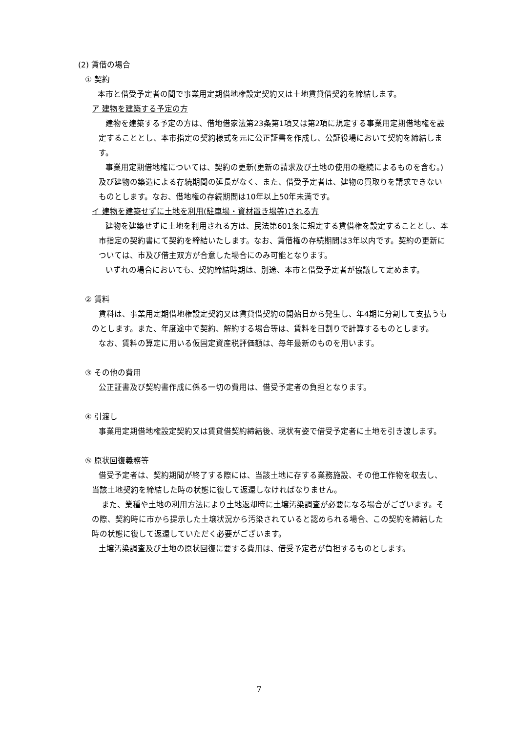(2) 賃借の場合
① 契約
本市と借受予定者の間で事業用定期借地権設定契約又は土地賃貸借契約を締結します。
ア 建物を建築する予定の方
建物を建築する予定の方は、借地借家法第23条第1項又は第2項に規定する事業用定期借地権を設定することとし、本市指定の契約様式を元に公正証書を作成し、公証役場において契約を締結します。
事業用定期借地権については、契約の更新(更新の請求及び土地の使用の継続によるものを含む。)及び建物の築造による存続期間の延長がなく、また、借受予定者は、建物の買取りを請求できないものとします。なお、借地権の存続期間は10年以上50年未満です。
イ 建物を建築せずに土地を利用(駐車場・資材置き場等)される方
建物を建築せずに土地を利用される方は、民法第601条に規定する賃借権を設定することとし、本市指定の契約書にて契約を締結いたします。なお、賃借権の存続期間は3年以内です。契約の更新については、市及び借主双方が合意した場合にのみ可能となります。
いずれの場合においても、契約締結時期は、別途、本市と借受予定者が協議して定めます。
② 賃料
賃料は、事業用定期借地権設定契約又は賃貸借契約の開始日から発生し、年4期に分割して支払うものとします。また、年度途中で契約、解約する場合等は、賃料を日割りで計算するものとします。
なお、賃料の算定に用いる仮固定資産税評価額は、毎年最新のものを用います。
③ その他の費用
公正証書及び契約書作成に係る一切の費用は、借受予定者の負担となります。
④ 引渡し
事業用定期借地権設定契約又は賃貸借契約締結後、現状有姿で借受予定者に土地を引き渡します。
⑤ 原状回復義務等
借受予定者は、契約期間が終了する際には、当該土地に存する業務施設、その他工作物を収去し、当該土地契約を締結した時の状態に復して返還しなければなりません。
また、業種や土地の利用方法により土地返却時に土壌汚染調査が必要になる場合がございます。その際、契約時に市から提示した土壌状況から汚染されていると認められる場合、この契約を締結した時の状態に復して返還していただく必要がございます。
土壌汚染調査及び土地の原状回復に要する費用は、借受予定者が負担するものとします。
7